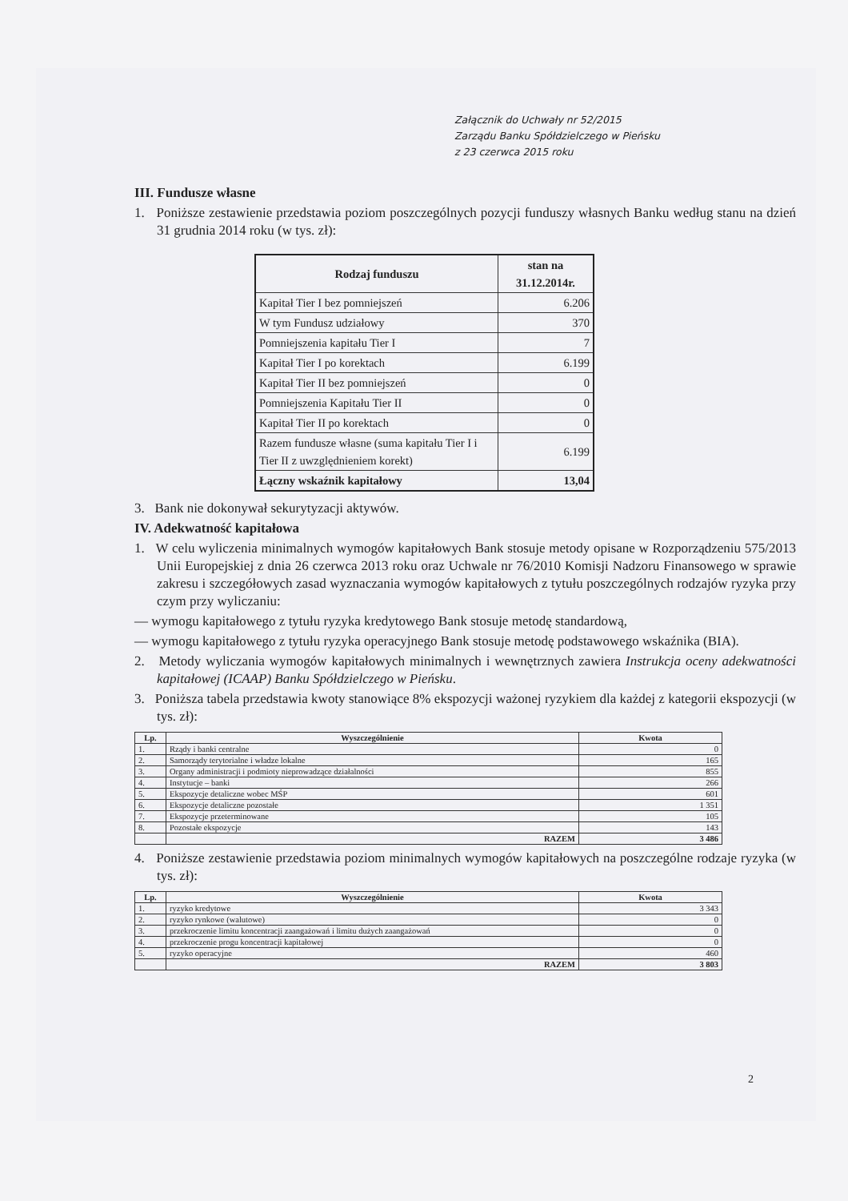Załącznik do Uchwały nr 52/2015
Zarządu Banku Spółdzielczego w Pieńsku
z 23 czerwca 2015 roku
III. Fundusze własne
1. Poniższe zestawienie przedstawia poziom poszczególnych pozycji funduszy własnych Banku według stanu na dzień 31 grudnia 2014 roku (w tys. zł):
| Rodzaj funduszu | stan na 31.12.2014r. |
| --- | --- |
| Kapitał Tier I bez pomniejszeń | 6.206 |
| W tym Fundusz udziałowy | 370 |
| Pomniejszenia kapitału Tier I | 7 |
| Kapitał Tier I po korektach | 6.199 |
| Kapitał Tier II bez pomniejszeń | 0 |
| Pomniejszenia Kapitału Tier II | 0 |
| Kapitał Tier II po korektach | 0 |
| Razem fundusze własne (suma kapitału Tier I i Tier II z uwzględnieniem korekt) | 6.199 |
| Łączny wskaźnik kapitałowy | 13,04 |
3. Bank nie dokonywał sekurytyzacji aktywów.
IV. Adekwatność kapitałowa
1. W celu wyliczenia minimalnych wymogów kapitałowych Bank stosuje metody opisane w Rozporządzeniu 575/2013 Unii Europejskiej z dnia 26 czerwca 2013 roku oraz Uchwale nr 76/2010 Komisji Nadzoru Finansowego w sprawie zakresu i szczegółowych zasad wyznaczania wymogów kapitałowych z tytułu poszczególnych rodzajów ryzyka przy czym przy wyliczaniu:
— wymogu kapitałowego z tytułu ryzyka kredytowego Bank stosuje metodę standardową,
— wymogu kapitałowego z tytułu ryzyka operacyjnego Bank stosuje metodę podstawowego wskaźnika (BIA).
2. Metody wyliczania wymogów kapitałowych minimalnych i wewnętrznych zawiera Instrukcja oceny adekwatności kapitałowej (ICAAP) Banku Spółdzielczego w Pieńsku.
3. Poniższa tabela przedstawia kwoty stanowiące 8% ekspozycji ważonej ryzykiem dla każdej z kategorii ekspozycji (w tys. zł):
| Lp. | Wyszczególnienie | Kwota |
| --- | --- | --- |
| 1. | Rządy i banki centralne | 0 |
| 2. | Samorządy terytorialne i władze lokalne | 165 |
| 3. | Organy administracji i podmioty nieprowadzące działalności | 855 |
| 4. | Instytucje – banki | 266 |
| 5. | Ekspozycje detaliczne wobec MŚP | 601 |
| 6. | Ekspozycje detaliczne pozostałe | 1 351 |
| 7. | Ekspozycje przeterminowane | 105 |
| 8. | Pozostałe ekspozycje | 143 |
| | RAZEM | 3 486 |
4. Poniższe zestawienie przedstawia poziom minimalnych wymogów kapitałowych na poszczególne rodzaje ryzyka (w tys. zł):
| Lp. | Wyszczególnienie | Kwota |
| --- | --- | --- |
| 1. | ryzyko kredytowe | 3 343 |
| 2. | ryzyko rynkowe (walutowe) | 0 |
| 3. | przekroczenie limitu koncentracji zaangażowań i limitu dużych zaangażowań | 0 |
| 4. | przekroczenie progu koncentracji kapitałowej | 0 |
| 5. | ryzyko operacyjne | 460 |
| | RAZEM | 3 803 |
2